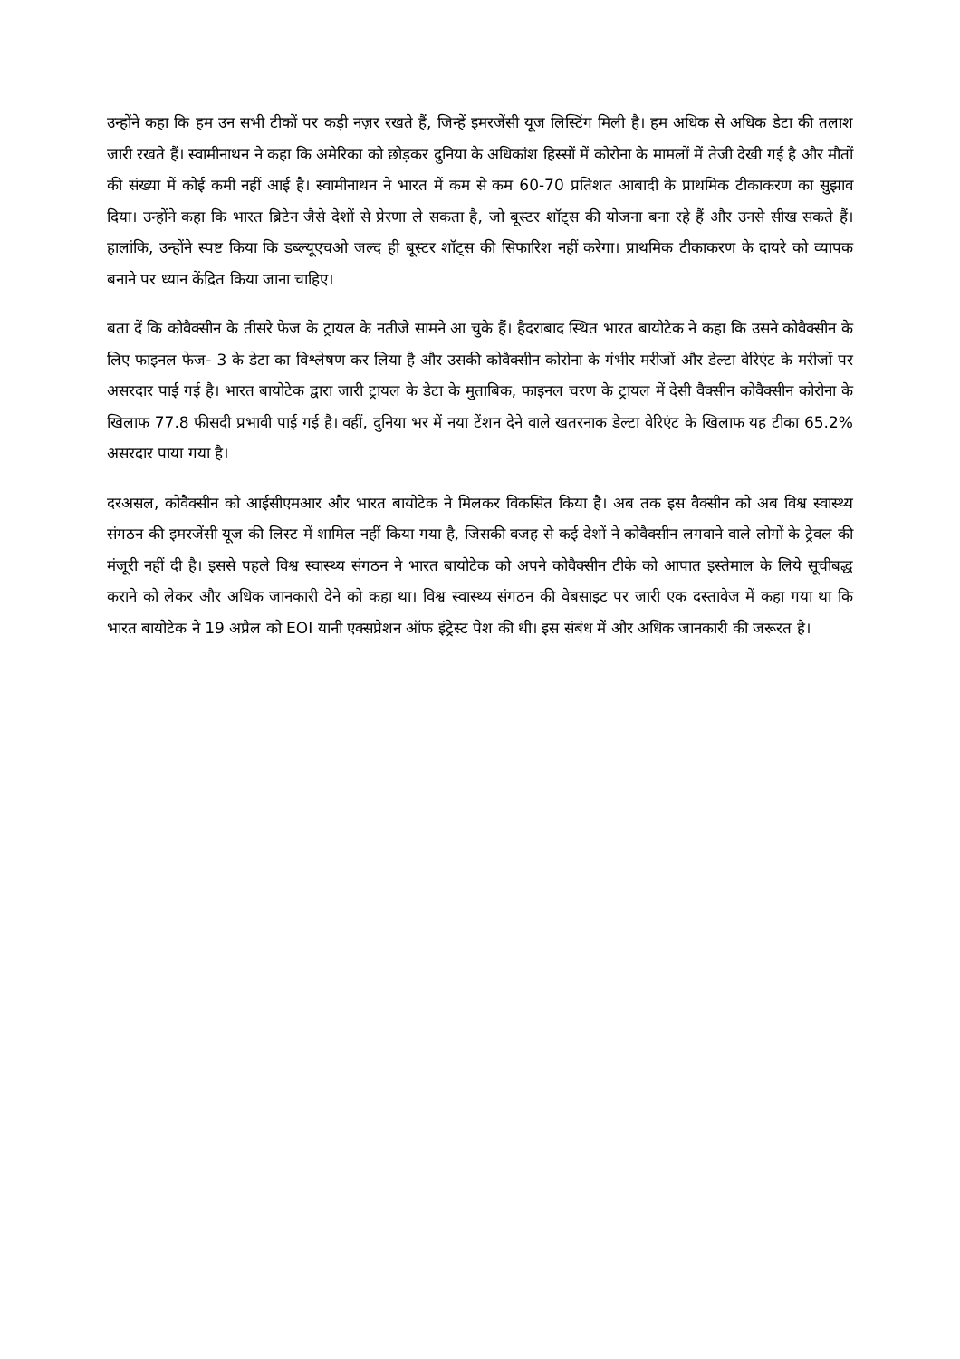उन्होंने कहा कि हम उन सभी टीकों पर कड़ी नज़र रखते हैं, जिन्हें इमरजेंसी यूज लिस्टिंग मिली है। हम अधिक से अधिक डेटा की तलाश जारी रखते हैं। स्वामीनाथन ने कहा कि अमेरिका को छोड़कर दुनिया के अधिकांश हिस्सों में कोरोना के मामलों में तेजी देखी गई है और मौतों की संख्या में कोई कमी नहीं आई है। स्वामीनाथन ने भारत में कम से कम 60-70 प्रतिशत आबादी के प्राथमिक टीकाकरण का सुझाव दिया। उन्होंने कहा कि भारत ब्रिटेन जैसे देशों से प्रेरणा ले सकता है, जो बूस्टर शॉट्स की योजना बना रहे हैं और उनसे सीख सकते हैं। हालांकि, उन्होंने स्पष्ट किया कि डब्ल्यूएचओ जल्द ही बूस्टर शॉट्स की सिफारिश नहीं करेगा। प्राथमिक टीकाकरण के दायरे को व्यापक बनाने पर ध्यान केंद्रित किया जाना चाहिए।
बता दें कि कोवैक्सीन के तीसरे फेज के ट्रायल के नतीजे सामने आ चुके हैं। हैदराबाद स्थित भारत बायोटेक ने कहा कि उसने कोवैक्सीन के लिए फाइनल फेज- 3 के डेटा का विश्लेषण कर लिया है और उसकी कोवैक्सीन कोरोना के गंभीर मरीजों और डेल्टा वेरिएंट के मरीजों पर असरदार पाई गई है। भारत बायोटेक द्वारा जारी ट्रायल के डेटा के मुताबिक, फाइनल चरण के ट्रायल में देसी वैक्सीन कोवैक्सीन कोरोना के खिलाफ 77.8 फीसदी प्रभावी पाई गई है। वहीं, दुनिया भर में नया टेंशन देने वाले खतरनाक डेल्टा वेरिएंट के खिलाफ यह टीका 65.2% असरदार पाया गया है।
दरअसल, कोवैक्सीन को आईसीएमआर और भारत बायोटेक ने मिलकर विकसित किया है। अब तक इस वैक्सीन को अब विश्व स्वास्थ्य संगठन की इमरजेंसी यूज की लिस्ट में शामिल नहीं किया गया है, जिसकी वजह से कई देशों ने कोवैक्सीन लगवाने वाले लोगों के ट्रेवल की मंजूरी नहीं दी है। इससे पहले विश्व स्वास्थ्य संगठन ने भारत बायोटेक को अपने कोवैक्सीन टीके को आपात इस्तेमाल के लिये सूचीबद्ध कराने को लेकर और अधिक जानकारी देने को कहा था। विश्व स्वास्थ्य संगठन की वेबसाइट पर जारी एक दस्तावेज में कहा गया था कि भारत बायोटेक ने 19 अप्रैल को EOI यानी एक्सप्रेशन ऑफ इंट्रेस्ट पेश की थी। इस संबंध में और अधिक जानकारी की जरूरत है।